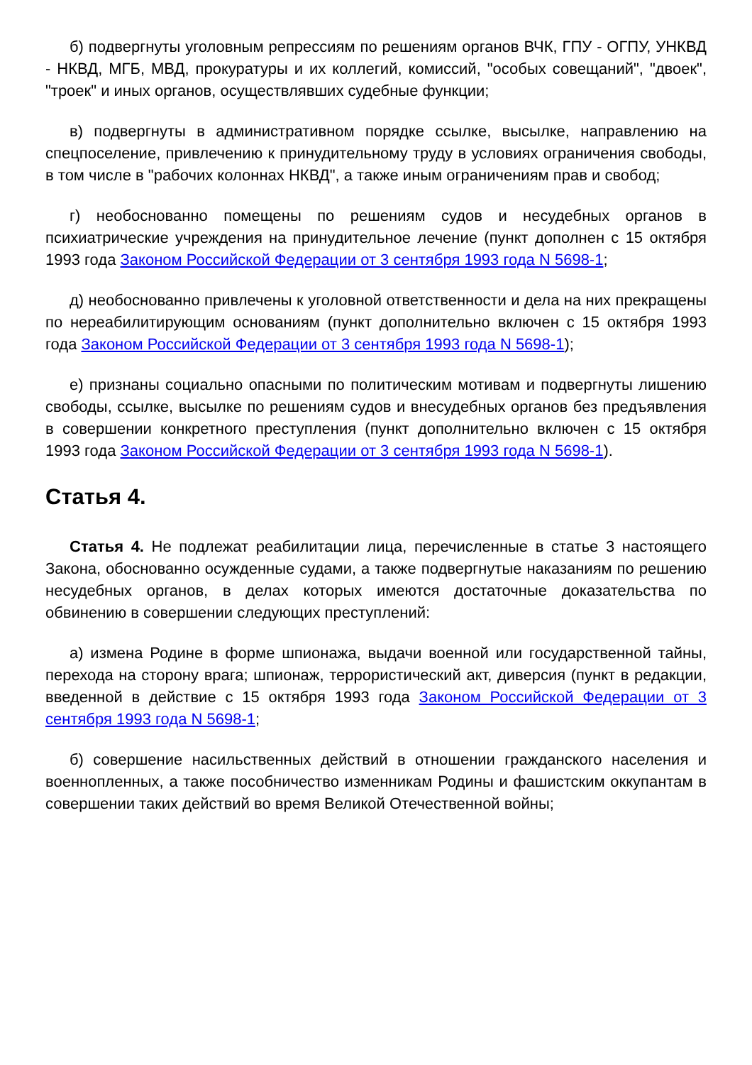б) подвергнуты уголовным репрессиям по решениям органов ВЧК, ГПУ - ОГПУ, УНКВД - НКВД, МГБ, МВД, прокуратуры и их коллегий, комиссий, "особых совещаний", "двоек", "троек" и иных органов, осуществлявших судебные функции;
в) подвергнуты в административном порядке ссылке, высылке, направлению на спецпоселение, привлечению к принудительному труду в условиях ограничения свободы, в том числе в "рабочих колоннах НКВД", а также иным ограничениям прав и свобод;
г) необоснованно помещены по решениям судов и несудебных органов в психиатрические учреждения на принудительное лечение (пункт дополнен с 15 октября 1993 года Законом Российской Федерации от 3 сентября 1993 года N 5698-1;
д) необоснованно привлечены к уголовной ответственности и дела на них прекращены по нереабилитирующим основаниям (пункт дополнительно включен с 15 октября 1993 года Законом Российской Федерации от 3 сентября 1993 года N 5698-1);
е) признаны социально опасными по политическим мотивам и подвергнуты лишению свободы, ссылке, высылке по решениям судов и внесудебных органов без предъявления в совершении конкретного преступления (пункт дополнительно включен с 15 октября 1993 года Законом Российской Федерации от 3 сентября 1993 года N 5698-1).
Статья 4.
Статья 4. Не подлежат реабилитации лица, перечисленные в статье 3 настоящего Закона, обоснованно осужденные судами, а также подвергнутые наказаниям по решению несудебных органов, в делах которых имеются достаточные доказательства по обвинению в совершении следующих преступлений:
а) измена Родине в форме шпионажа, выдачи военной или государственной тайны, перехода на сторону врага; шпионаж, террористический акт, диверсия (пункт в редакции, введенной в действие с 15 октября 1993 года Законом Российской Федерации от 3 сентября 1993 года N 5698-1;
б) совершение насильственных действий в отношении гражданского населения и военнопленных, а также пособничество изменникам Родины и фашистским оккупантам в совершении таких действий во время Великой Отечественной войны;